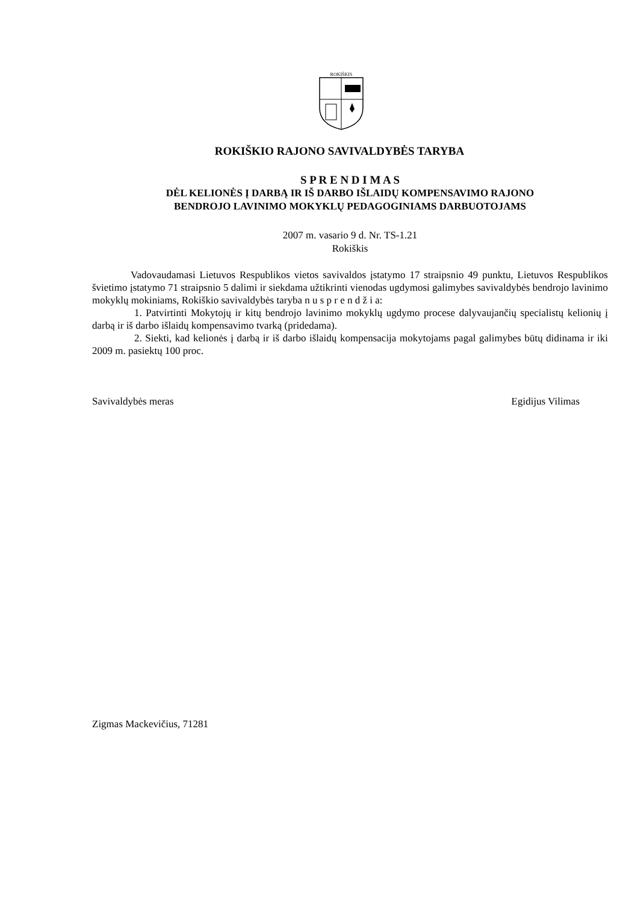ROKIŠKIS
ROKIŠKIO RAJONO SAVIVALDYBĖS TARYBA
S P R E N D I M A S
DĖL KELIONĖS Į DARBĄ IR IŠ DARBO IŠLAIDŲ KOMPENSAVIMO RAJONO
BENDROJO LAVINIMO MOKYKLŲ PEDAGOGINIAMS DARBUOTOJAMS
2007 m. vasario 9 d. Nr. TS-1.21
Rokiškis
Vadovaudamasi Lietuvos Respublikos vietos savivaldos įstatymo 17 straipsnio 49 punktu, Lietuvos Respublikos švietimo įstatymo 71 straipsnio 5 dalimi ir siekdama užtikrinti vienodas ugdymosi galimybes savivaldybės bendrojo lavinimo mokyklų mokiniams, Rokiškio savivaldybės taryba n u s p r e n d ž i a:
1. Patvirtinti Mokytojų ir kitų bendrojo lavinimo mokyklų ugdymo procese dalyvaujančių specialistų kelionių į darbą ir iš darbo išlaidų kompensavimo tvarką (pridedama).
2. Siekti, kad kelionės į darbą ir iš darbo išlaidų kompensacija mokytojams pagal galimybes būtų didinama ir iki 2009 m. pasiektų 100 proc.
Savivaldybės meras Egidijus Vilimas
Zigmas Mackevičius, 71281